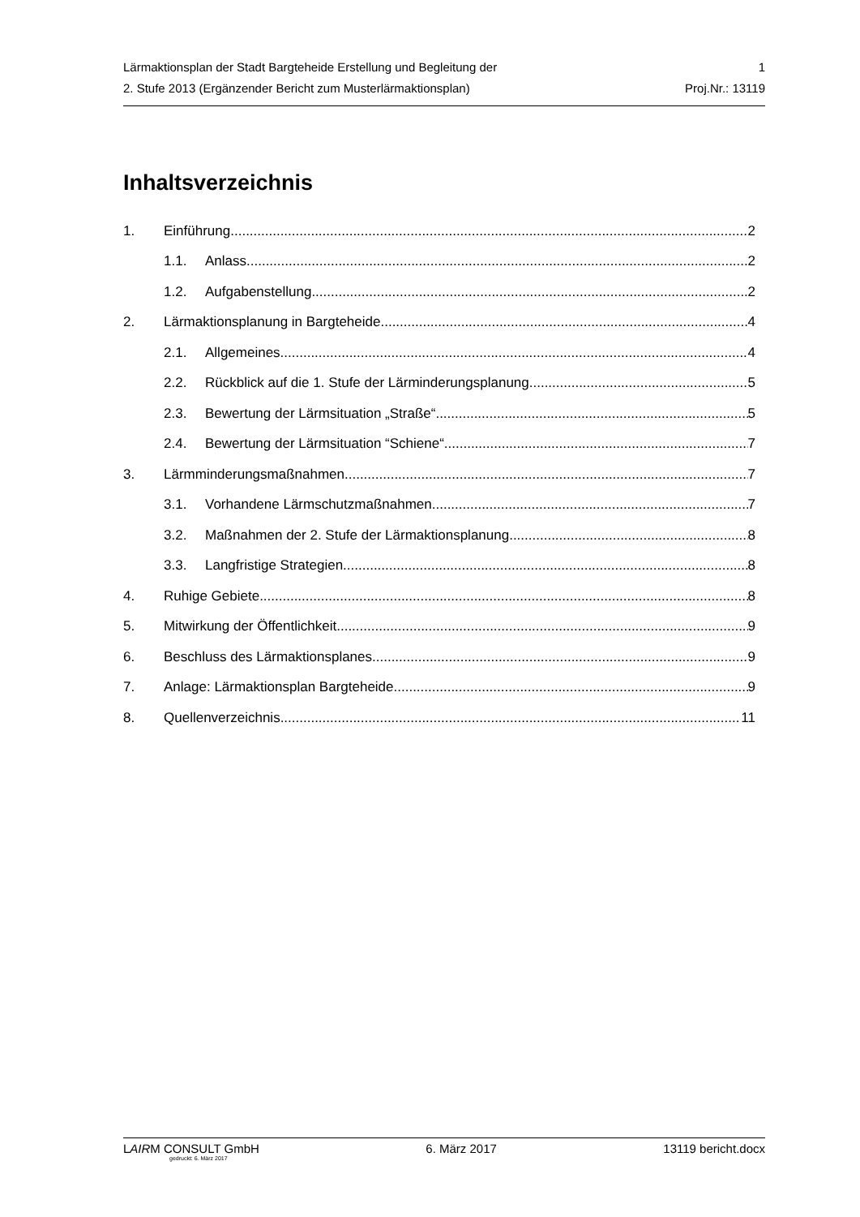Lärmaktionsplan der Stadt Bargteheide Erstellung und Begleitung der 1
2. Stufe 2013 (Ergänzender Bericht zum Musterlärmaktionsplan) Proj.Nr.: 13119
Inhaltsverzeichnis
1. Einführung 2
1.1. Anlass 2
1.2. Aufgabenstellung 2
2. Lärmaktionsplanung in Bargteheide 4
2.1. Allgemeines 4
2.2. Rückblick auf die 1. Stufe der Lärminderungsplanung 5
2.3. Bewertung der Lärmsituation „Straße“ 5
2.4. Bewertung der Lärmsituation “Schiene“ 7
3. Lärmminderungsmaßnahmen 7
3.1. Vorhandene Lärmschutzmaßnahmen 7
3.2. Maßnahmen der 2. Stufe der Lärmaktionsplanung 8
3.3. Langfristige Strategien 8
4. Ruhige Gebiete 8
5. Mitwirkung der Öffentlichkeit 9
6. Beschluss des Lärmaktionsplanes 9
7. Anlage: Lärmaktionsplan Bargteheide 9
8. Quellenverzeichnis 11
LAIRM CONSULT GmbH 6. März 2017 13119 bericht.docx
gedruckt: 6. März 2017